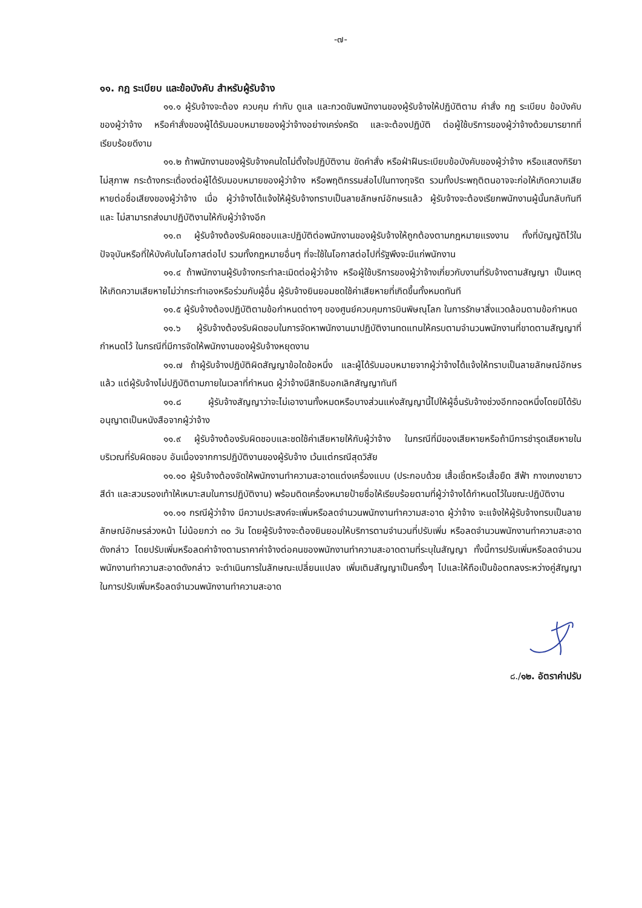-๗-
๑๑. กฎ ระเบียบ และข้อบังคับ สำหรับผู้รับจ้าง
๑๑.๑ ผู้รับจ้างจะต้อง ควบคุม กำกับ ดูแล และกวดขันพนักงานของผู้รับจ้างให้ปฏิบัติตาม คำสั่ง กฎ ระเบียบ ข้อบังคับของผู้ว่าจ้าง หรือคำสั่งของผู้ได้รับมอบหมายของผู้ว่าจ้างอย่างเคร่งครัด และจะต้องปฏิบัติ ต่อผู้ใช้บริการของผู้ว่าจ้างด้วยมารยาทที่เรียบร้อยดีงาม
๑๑.๒ ถ้าพนักงานของผู้รับจ้างคนใดไม่ตั้งใจปฏิบัติงาน ขัดคำสั่ง หรือฝ่าฝืนระเบียบข้อบังคับของผู้ว่าจ้าง หรือแสดงกิริยาไม่สุภาพ กระด้างกระเดื่องต่อผู้ได้รับมอบหมายของผู้ว่าจ้าง หรือพฤติกรรมส่อไปในทางทุจริต รวมทั้งประพฤติตนอาจจะก่อให้เกิดความเสียหายต่อชื่อเสียงของผู้ว่าจ้าง เมื่อ ผู้ว่าจ้างได้แจ้งให้ผู้รับจ้างทราบเป็นลายลักษณ์อักษรแล้ว ผู้รับจ้างจะต้องเรียกพนักงานผู้นั้นกลับทันที และ ไม่สามารถส่งมาปฏิบัติงานให้กับผู้ว่าจ้างอีก
๑๑.๓ ผู้รับจ้างต้องรับผิดชอบและปฏิบัติต่อพนักงานของผู้รับจ้างให้ถูกต้องตามกฎหมายแรงงาน ทั้งที่บัญญัติไว้ในปัจจุบันหรือที่ให้บังคับในโอกาสต่อไป รวมทั้งกฎหมายอื่นๆ ที่จะใช้ในโอกาสต่อไปที่รัฐพึงจะมีแก่พนักงาน
๑๑.๔ ถ้าพนักงานผู้รับจ้างกระทำละเมิดต่อผู้ว่าจ้าง หรือผู้ใช้บริการของผู้ว่าจ้างเกี่ยวกับงานที่รับจ้างตามสัญญา เป็นเหตุให้เกิดความเสียหายไม่ว่ากระทำเองหรือร่วมกับผู้อื่น ผู้รับจ้างยินยอมชดใช้ค่าเสียหายที่เกิดขึ้นทั้งหมดทันที
๑๑.๕ ผู้รับจ้างต้องปฏิบัติตามข้อกำหนดต่างๆ ของศูนย์ควบคุมการบินพิษณุโลก ในการรักษาสิ่งแวดล้อมตามข้อกำหนด
๑๑.๖ ผู้รับจ้างต้องรับผิดชอบในการจัดหาพนักงานมาปฏิบัติงานทดแทนให้ครบตามจำนวนพนักงานที่ขาดตามสัญญาที่กำหนดไว้ ในกรณีที่มีการจัดให้พนักงานของผู้รับจ้างหยุดงาน
๑๑.๗ ถ้าผู้รับจ้างปฏิบัติผิดสัญญาข้อใดข้อหนึ่ง และผู้ได้รับมอบหมายจากผู้ว่าจ้างได้แจ้งให้ทราบเป็นลายลักษณ์อักษรแล้ว แต่ผู้รับจ้างไม่ปฏิบัติตามภายในเวลาที่กำหนด ผู้ว่าจ้างมีสิทธิบอกเลิกสัญญาทันที
๑๑.๘ ผู้รับจ้างสัญญาว่าจะไม่เอางานทั้งหมดหรือบางส่วนแห่งสัญญานี้ไปให้ผู้อื่นรับจ้างช่วงอีกทอดหนึ่งโดยมิได้รับอนุญาตเป็นหนังสือจากผู้ว่าจ้าง
๑๑.๙ ผู้รับจ้างต้องรับผิดชอบและชดใช้ค่าเสียหายให้กับผู้ว่าจ้าง ในกรณีที่มีของเสียหายหรือถ้ามีการชำรุดเสียหายในบริเวณที่รับผิดชอบ อันเนื่องจากการปฏิบัติงานของผู้รับจ้าง เว้นแต่กรณีสุดวิสัย
๑๑.๑๐ ผู้รับจ้างต้องจัดให้พนักงานทำความสะอาดแต่งเครื่องแบบ (ประกอบด้วย เสื้อเชิ้ตหรือเสื้อยืด สีฟ้า กางเกงขายาวสีดำ และสวมรองเท้าให้เหมาะสมในการปฏิบัติงาน) พร้อมติดเครื่องหมายป้ายชื่อให้เรียบร้อยตามที่ผู้ว่าจ้างได้กำหนดไว้ในขณะปฏิบัติงาน
๑๑.๑๑ กรณีผู้ว่าจ้าง มีความประสงค์จะเพิ่มหรือลดจำนวนพนักงานทำความสะอาด ผู้ว่าจ้าง จะแจ้งให้ผู้รับจ้างทรบเป็นลายลักษณ์อักษรล่วงหน้า ไม่น้อยกว่า ๓๐ วัน โดยผู้รับจ้างจะต้องยินยอมให้บริการตามจำนวนที่ปรับเพิ่ม หรือลดจำนวนพนักงานทำความสะอาดดังกล่าว โดยปรับเพิ่มหรือลดค่าจ้างตามราคาค่าจ้างต่อคนของพนักงานทำความสะอาดตามที่ระบุในสัญญา ทั้งนี้การปรับเพิ่มหรือลดจำนวนพนักงานทำความสะอาดดังกล่าว จะดำเนินการในลักษณะเปลี่ยนแปลง เพิ่มเติมสัญญาเป็นครั้งๆ ไปและให้ถือเป็นข้อตกลงระหว่างคู่สัญญาในการปรับเพิ่มหรือลดจำนวนพนักงานทำความสะอาด
๘./๑๒. อัตราค่าปรับ